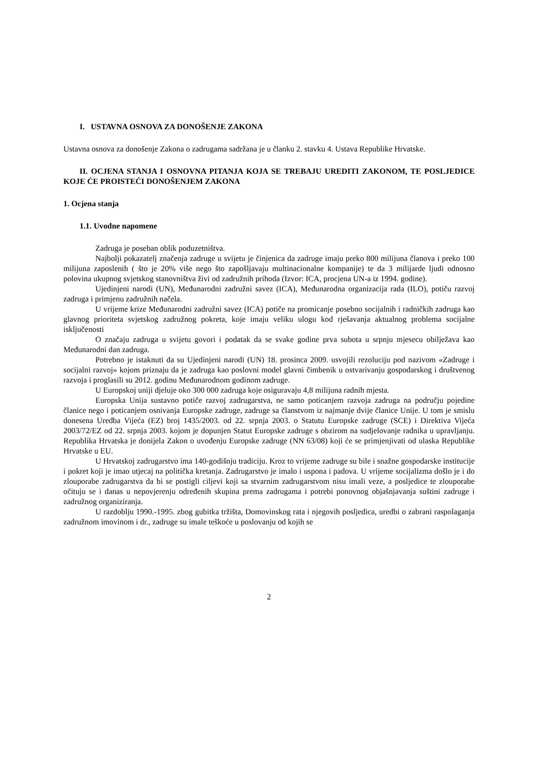I. USTAVNA OSNOVA ZA DONOŠENJE ZAKONA
Ustavna osnova za donošenje Zakona o zadrugama sadržana je u članku 2. stavku 4. Ustava Republike Hrvatske.
II. OCJENA STANJA I OSNOVNA PITANJA KOJA SE TREBAJU UREDITI ZAKONOM, TE POSLJEDICE KOJE ĆE PROISTEĆI DONOŠENJEM ZAKONA
1. Ocjena stanja
1.1. Uvodne napomene
Zadruga je poseban oblik poduzetništva.
Najbolji pokazatelj značenja zadruge u svijetu je činjenica da zadruge imaju preko 800 milijuna članova i preko 100 milijuna zaposlenih ( što je 20% više nego što zapošljavaju multinacionalne kompanije) te da 3 milijarde ljudi odnosno polovina ukupnog svjetskog stanovništva živi od zadružnih prihoda (Izvor: ICA, procjena UN-a iz 1994. godine).
Ujedinjeni narodi (UN), Međunarodni zadružni savez (ICA), Međunarodna organizacija rada (ILO), potiču razvoj zadruga i primjenu zadružnih načela.
U vrijeme krize Međunarodni zadružni savez (ICA) potiče na promicanje posebno socijalnih i radničkih zadruga kao glavnog prioriteta svjetskog zadružnog pokreta, koje imaju veliku ulogu kod rješavanja aktualnog problema socijalne isključenosti
O značaju zadruga u svijetu govori i podatak da se svake godine prva subota u srpnju mjesecu obilježava kao Međunarodni dan zadruga.
Potrebno je istaknuti da su Ujedinjeni narodi (UN) 18. prosinca 2009. usvojili rezoluciju pod nazivom «Zadruge i socijalni razvoj» kojom priznaju da je zadruga kao poslovni model glavni čimbenik u ostvarivanju gospodarskog i društvenog razvoja i proglasili su 2012. godinu Međunarodnom godinom zadruge.
U Europskoj uniji djeluje oko 300 000 zadruga koje osiguravaju 4,8 milijuna radnih mjesta.
Europska Unija sustavno potiče razvoj zadrugarstva, ne samo poticanjem razvoja zadruga na području pojedine članice nego i poticanjem osnivanja Europske zadruge, zadruge sa članstvom iz najmanje dvije članice Unije. U tom je smislu donesena Uredba Vijeća (EZ) broj 1435/2003. od 22. srpnja 2003. o Statutu Europske zadruge (SCE) i Direktiva Vijeća 2003/72/EZ od 22. srpnja 2003. kojom je dopunjen Statut Europske zadruge s obzirom na sudjelovanje radnika u upravljanju. Republika Hrvatska je donijela Zakon o uvođenju Europske zadruge (NN 63/08) koji će se primjenjivati od ulaska Republike Hrvatske u EU.
U Hrvatskoj zadrugarstvo ima 140-godišnju tradiciju. Kroz to vrijeme zadruge su bile i snažne gospodarske institucije i pokret koji je imao utjecaj na politička kretanja. Zadrugarstvo je imalo i uspona i padova. U vrijeme socijalizma došlo je i do zlouporabe zadrugarstva da bi se postigli ciljevi koji sa stvarnim zadrugarstvom nisu imali veze, a posljedice te zlouporabe očituju se i danas u nepovjerenju određenih skupina prema zadrugama i potrebi ponovnog objašnjavanja suštini zadruge i zadružnog organiziranja.
U razdoblju 1990.-1995. zbog gubitka tržišta, Domovinskog rata i njegovih posljedica, uredbi o zabrani raspolaganja zadružnom imovinom i dr., zadruge su imale teškoće u poslovanju od kojih se
2